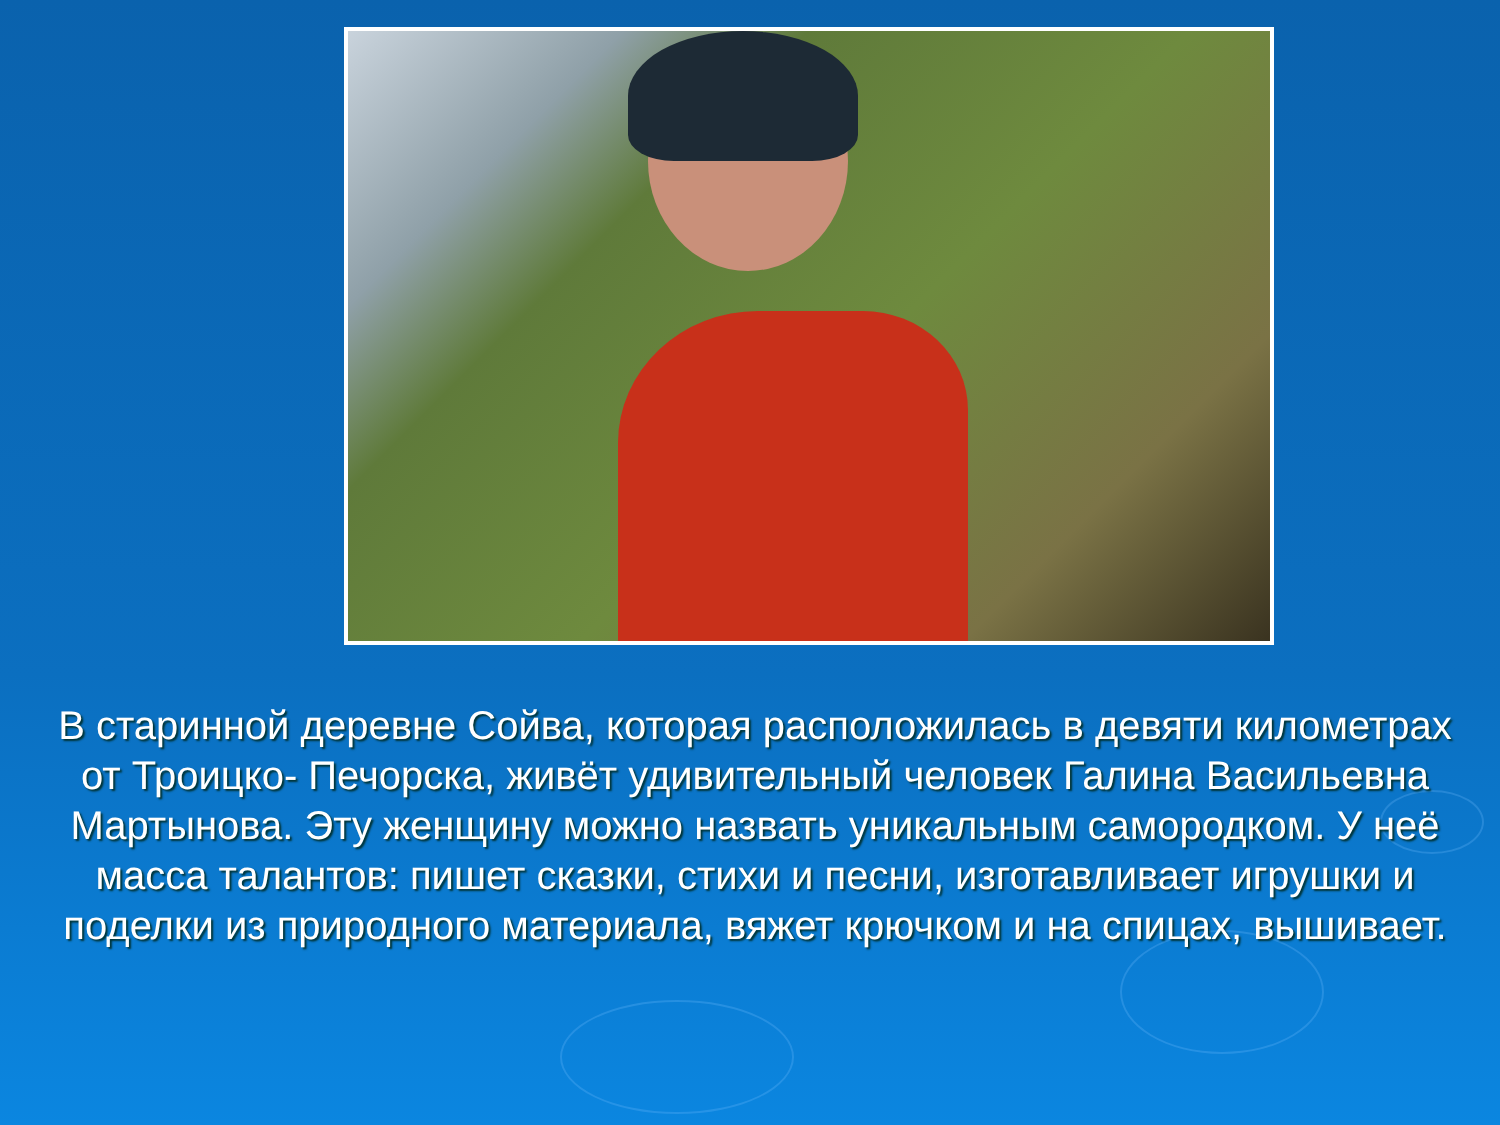В старинной деревне Сойва, которая расположилась в девяти километрах от Троицко- Печорска, живёт удивительный человек Галина Васильевна Мартынова. Эту женщину можно назвать уникальным самородком. У неё масса талантов: пишет сказки, стихи и песни, изготавливает игрушки и поделки из природного материала, вяжет крючком и на спицах, вышивает.